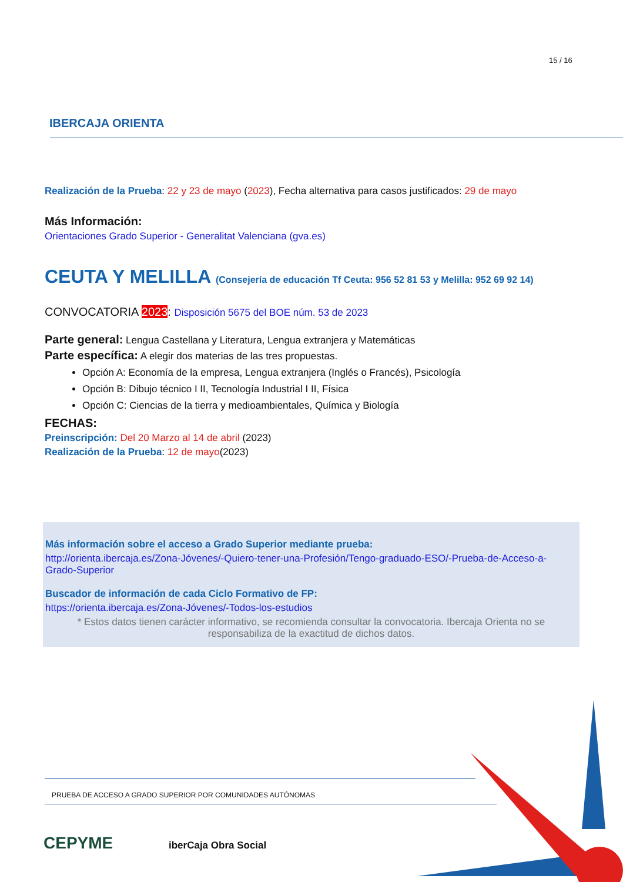15 / 16
IBERCAJA ORIENTA
Realización de la Prueba: 22 y 23 de mayo (2023), Fecha alternativa para casos justificados: 29 de mayo
Más Información:
Orientaciones Grado Superior - Generalitat Valenciana (gva.es)
CEUTA Y MELILLA (Consejería de educación Tf Ceuta: 956 52 81 53 y Melilla: 952 69 92 14)
CONVOCATORIA 2023: Disposición 5675 del BOE núm. 53 de 2023
Parte general: Lengua Castellana y Literatura, Lengua extranjera y Matemáticas
Parte específica: A elegir dos materias de las tres propuestas.
Opción A: Economía de la empresa, Lengua extranjera (Inglés o Francés), Psicología
Opción B: Dibujo técnico I II, Tecnología Industrial I II, Física
Opción C: Ciencias de la tierra y medioambientales, Química y Biología
FECHAS:
Preinscripción: Del 20 Marzo al 14 de abril (2023)
Realización de la Prueba: 12 de mayo(2023)
Más información sobre el acceso a Grado Superior mediante prueba:
http://orienta.ibercaja.es/Zona-Jóvenes/-Quiero-tener-una-Profesión/Tengo-graduado-ESO/-Prueba-de-Acceso-a-Grado-Superior
Buscador de información de cada Ciclo Formativo de FP:
https://orienta.ibercaja.es/Zona-Jóvenes/-Todos-los-estudios
* Estos datos tienen carácter informativo, se recomienda consultar la convocatoria. Ibercaja Orienta no se responsabiliza de la exactitud de dichos datos.
PRUEBA DE ACCESO A GRADO SUPERIOR POR COMUNIDADES AUTÓNOMAS
CEPYME iberCaja Obra Social